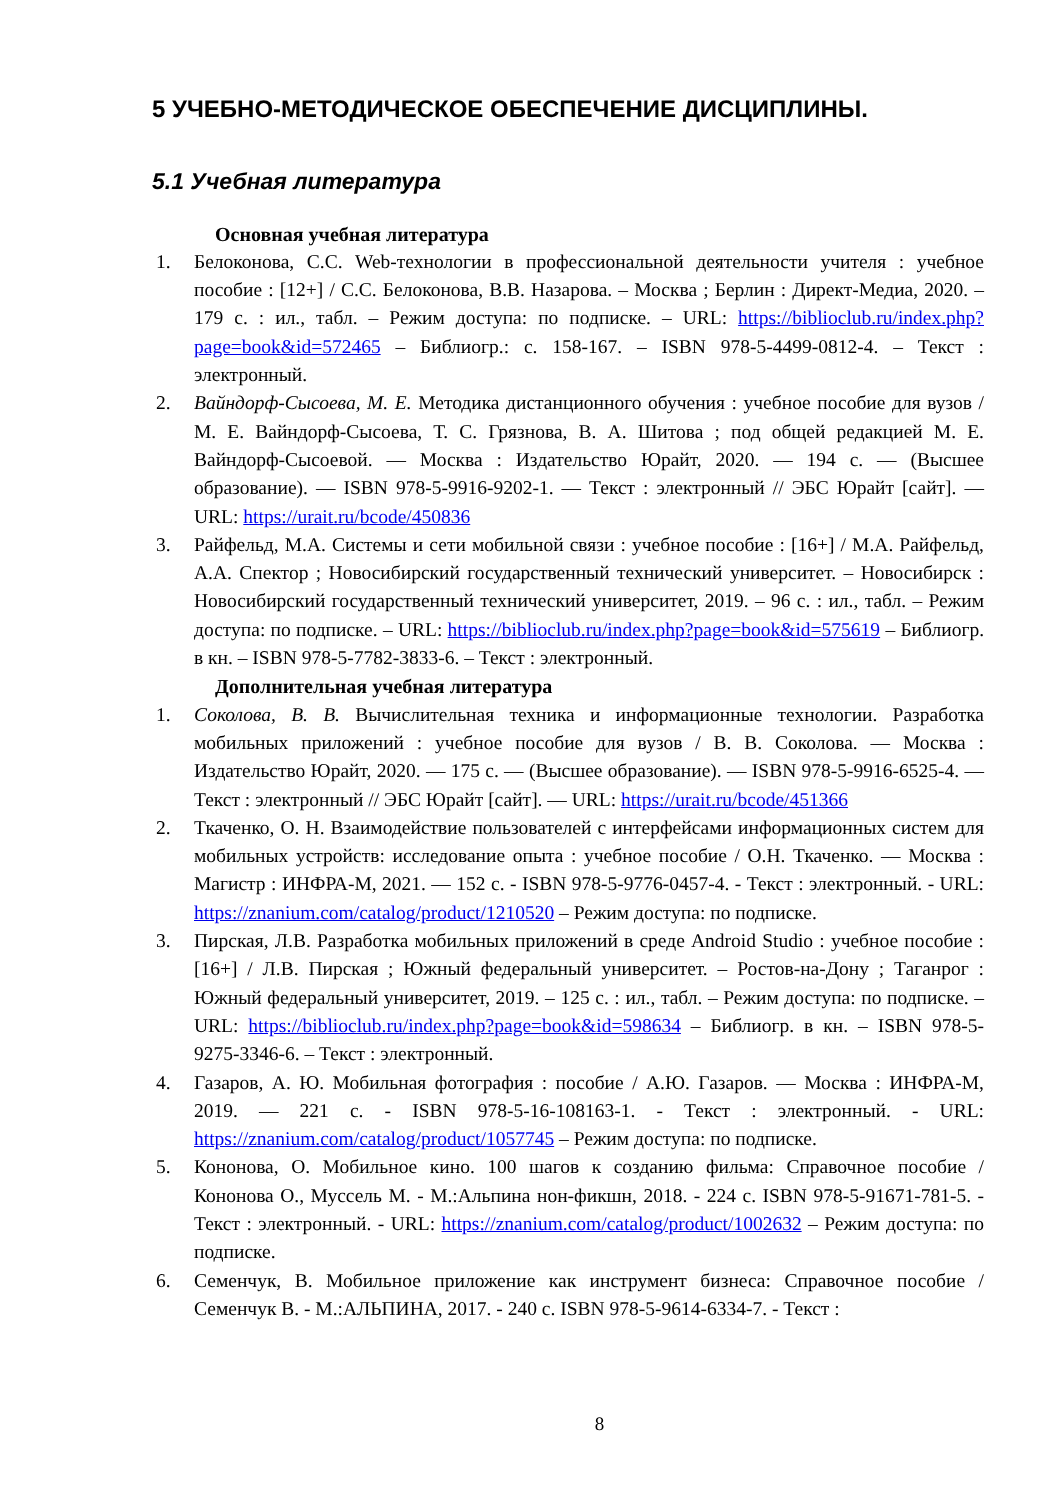5 УЧЕБНО-МЕТОДИЧЕСКОЕ ОБЕСПЕЧЕНИЕ ДИСЦИПЛИНЫ.
5.1 Учебная литература
Основная учебная литература
1. Белоконова, С.С. Web-технологии в профессиональной деятельности учителя : учебное пособие : [12+] / С.С. Белоконова, В.В. Назарова. – Москва ; Берлин : Директ-Медиа, 2020. – 179 с. : ил., табл. – Режим доступа: по подписке. – URL: https://biblioclub.ru/index.php?page=book&id=572465 – Библиогр.: с. 158-167. – ISBN 978-5-4499-0812-4. – Текст : электронный.
2. Вайндорф-Сысоева, М. Е. Методика дистанционного обучения : учебное пособие для вузов / М. Е. Вайндорф-Сысоева, Т. С. Грязнова, В. А. Шитова ; под общей редакцией М. Е. Вайндорф-Сысоевой. — Москва : Издательство Юрайт, 2020. — 194 с. — (Высшее образование). — ISBN 978-5-9916-9202-1. — Текст : электронный // ЭБС Юрайт [сайт]. — URL: https://urait.ru/bcode/450836
3. Райфельд, М.А. Системы и сети мобильной связи : учебное пособие : [16+] / М.А. Райфельд, А.А. Спектор ; Новосибирский государственный технический университет. – Новосибирск : Новосибирский государственный технический университет, 2019. – 96 с. : ил., табл. – Режим доступа: по подписке. – URL: https://biblioclub.ru/index.php?page=book&id=575619 – Библиогр. в кн. – ISBN 978-5-7782-3833-6. – Текст : электронный.
Дополнительная учебная литература
1. Соколова, В. В. Вычислительная техника и информационные технологии. Разработка мобильных приложений : учебное пособие для вузов / В. В. Соколова. — Москва : Издательство Юрайт, 2020. — 175 с. — (Высшее образование). — ISBN 978-5-9916-6525-4. — Текст : электронный // ЭБС Юрайт [сайт]. — URL: https://urait.ru/bcode/451366
2. Ткаченко, О. Н. Взаимодействие пользователей с интерфейсами информационных систем для мобильных устройств: исследование опыта : учебное пособие / О.Н. Ткаченко. — Москва : Магистр : ИНФРА-М, 2021. — 152 с. - ISBN 978-5-9776-0457-4. - Текст : электронный. - URL: https://znanium.com/catalog/product/1210520 – Режим доступа: по подписке.
3. Пирская, Л.В. Разработка мобильных приложений в среде Android Studio : учебное пособие : [16+] / Л.В. Пирская ; Южный федеральный университет. – Ростов-на-Дону ; Таганрог : Южный федеральный университет, 2019. – 125 с. : ил., табл. – Режим доступа: по подписке. – URL: https://biblioclub.ru/index.php?page=book&id=598634 – Библиогр. в кн. – ISBN 978-5-9275-3346-6. – Текст : электронный.
4. Газаров, А. Ю. Мобильная фотография : пособие / А.Ю. Газаров. — Москва : ИНФРА-М, 2019. — 221 с. - ISBN 978-5-16-108163-1. - Текст : электронный. - URL: https://znanium.com/catalog/product/1057745 – Режим доступа: по подписке.
5. Кононова, О. Мобильное кино. 100 шагов к созданию фильма: Справочное пособие / Кононова О., Муссель М. - М.:Альпина нон-фикшн, 2018. - 224 с. ISBN 978-5-91671-781-5. - Текст : электронный. - URL: https://znanium.com/catalog/product/1002632 – Режим доступа: по подписке.
6. Семенчук, В. Мобильное приложение как инструмент бизнеса: Справочное пособие / Семенчук В. - М.:АЛЬПИНА, 2017. - 240 с. ISBN 978-5-9614-6334-7. - Текст :
8